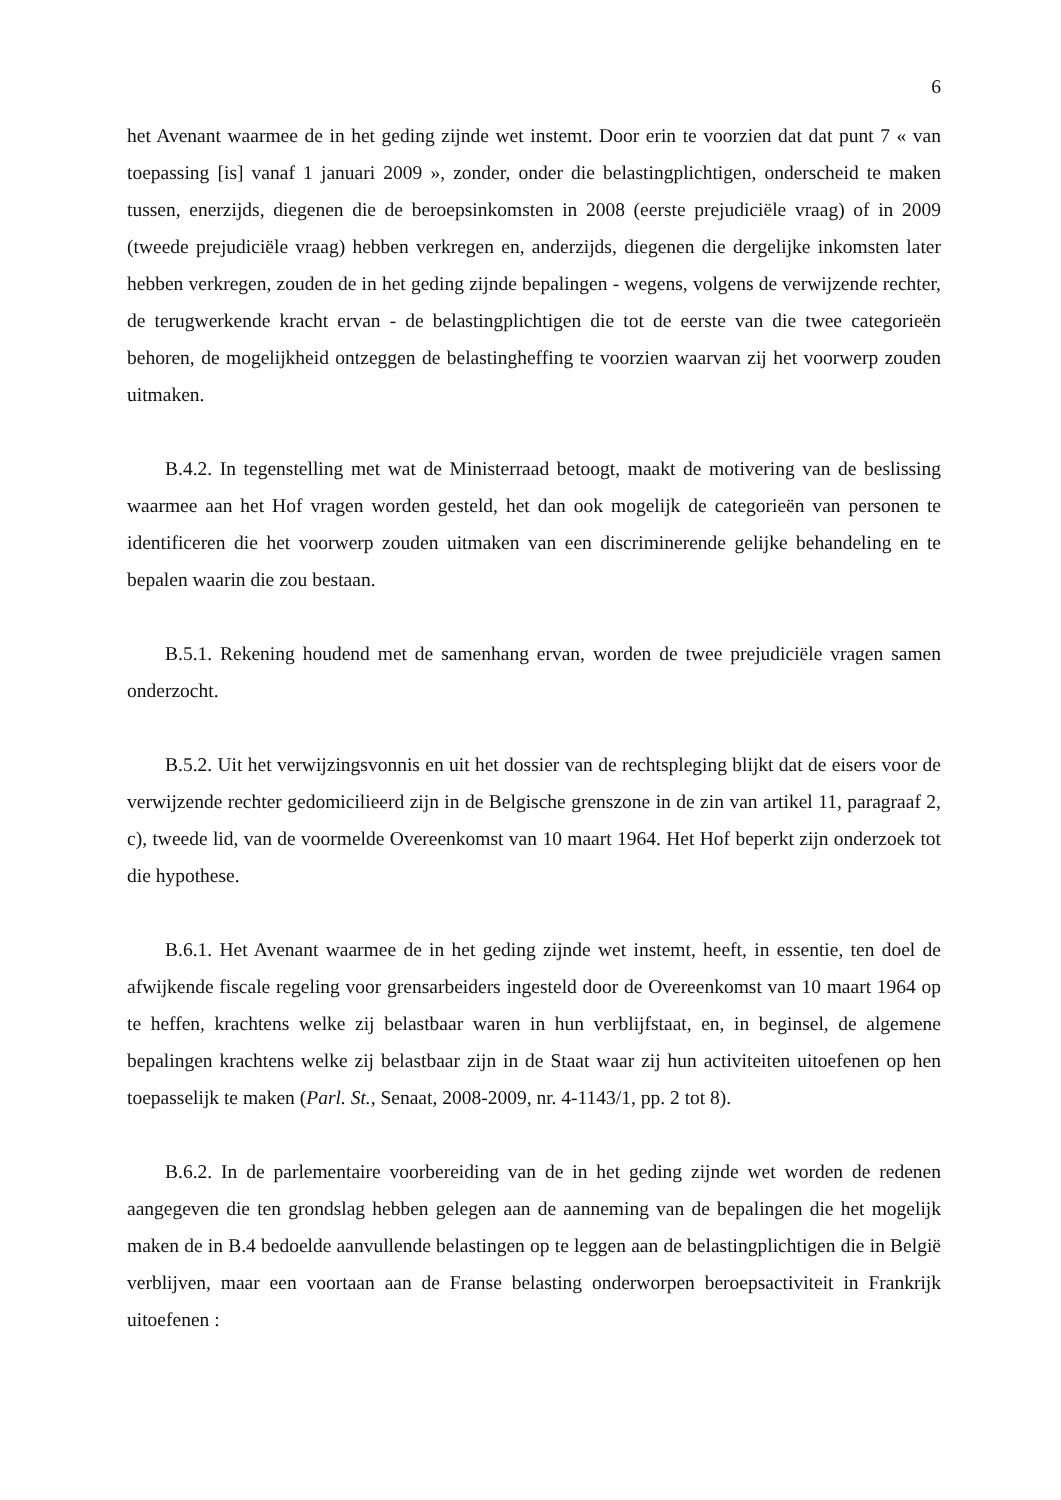6
het Avenant waarmee de in het geding zijnde wet instemt. Door erin te voorzien dat dat punt 7 « van toepassing [is] vanaf 1 januari 2009 », zonder, onder die belastingplichtigen, onderscheid te maken tussen, enerzijds, diegenen die de beroepsinkomsten in 2008 (eerste prejudiciële vraag) of in 2009 (tweede prejudiciële vraag) hebben verkregen en, anderzijds, diegenen die dergelijke inkomsten later hebben verkregen, zouden de in het geding zijnde bepalingen - wegens, volgens de verwijzende rechter, de terugwerkende kracht ervan - de belastingplichtigen die tot de eerste van die twee categorieën behoren, de mogelijkheid ontzeggen de belastingheffing te voorzien waarvan zij het voorwerp zouden uitmaken.
B.4.2. In tegenstelling met wat de Ministerraad betoogt, maakt de motivering van de beslissing waarmee aan het Hof vragen worden gesteld, het dan ook mogelijk de categorieën van personen te identificeren die het voorwerp zouden uitmaken van een discriminerende gelijke behandeling en te bepalen waarin die zou bestaan.
B.5.1. Rekening houdend met de samenhang ervan, worden de twee prejudiciële vragen samen onderzocht.
B.5.2. Uit het verwijzingsvonnis en uit het dossier van de rechtspleging blijkt dat de eisers voor de verwijzende rechter gedomicilieerd zijn in de Belgische grenszone in de zin van artikel 11, paragraaf 2, c), tweede lid, van de voormelde Overeenkomst van 10 maart 1964. Het Hof beperkt zijn onderzoek tot die hypothese.
B.6.1. Het Avenant waarmee de in het geding zijnde wet instemt, heeft, in essentie, ten doel de afwijkende fiscale regeling voor grensarbeiders ingesteld door de Overeenkomst van 10 maart 1964 op te heffen, krachtens welke zij belastbaar waren in hun verblijfstaat, en, in beginsel, de algemene bepalingen krachtens welke zij belastbaar zijn in de Staat waar zij hun activiteiten uitoefenen op hen toepasselijk te maken (Parl. St., Senaat, 2008-2009, nr. 4-1143/1, pp. 2 tot 8).
B.6.2. In de parlementaire voorbereiding van de in het geding zijnde wet worden de redenen aangegeven die ten grondslag hebben gelegen aan de aanneming van de bepalingen die het mogelijk maken de in B.4 bedoelde aanvullende belastingen op te leggen aan de belastingplichtigen die in België verblijven, maar een voortaan aan de Franse belasting onderworpen beroepsactiviteit in Frankrijk uitoefenen :